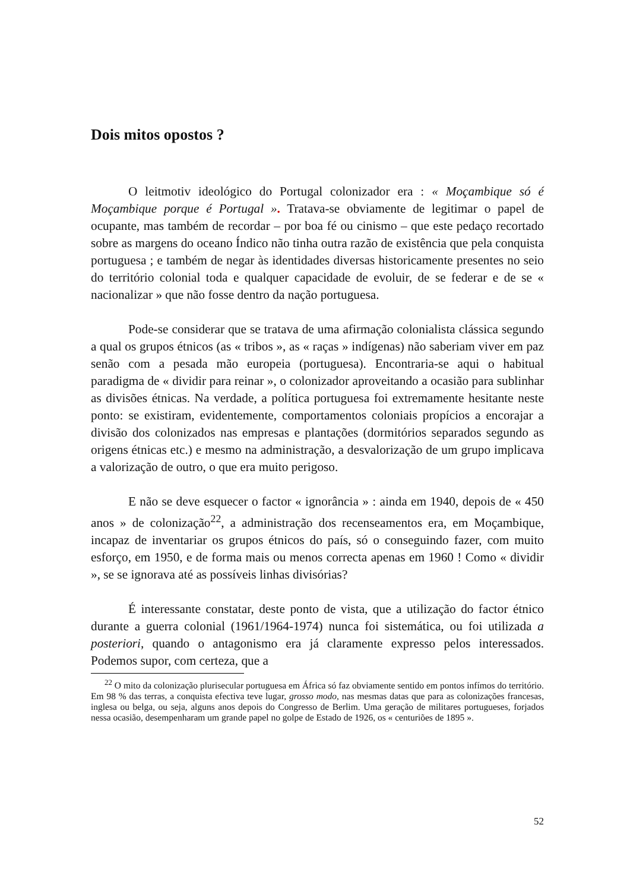Dois mitos opostos ?
O leitmotiv ideológico do Portugal colonizador era : « Moçambique só é Moçambique porque é Portugal ». Tratava-se obviamente de legitimar o papel de ocupante, mas também de recordar – por boa fé ou cinismo – que este pedaço recortado sobre as margens do oceano Índico não tinha outra razão de existência que pela conquista portuguesa ; e também de negar às identidades diversas historicamente presentes no seio do território colonial toda e qualquer capacidade de evoluir, de se federar e de se « nacionalizar » que não fosse dentro da nação portuguesa.
Pode-se considerar que se tratava de uma afirmação colonialista clássica segundo a qual os grupos étnicos (as « tribos », as « raças » indígenas) não saberiam viver em paz senão com a pesada mão europeia (portuguesa). Encontraria-se aqui o habitual paradigma de « dividir para reinar », o colonizador aproveitando a ocasião para sublinhar as divisões étnicas. Na verdade, a política portuguesa foi extremamente hesitante neste ponto: se existiram, evidentemente, comportamentos coloniais propícios a encorajar a divisão dos colonizados nas empresas e plantações (dormitórios separados segundo as origens étnicas etc.) e mesmo na administração, a desvalorização de um grupo implicava a valorização de outro, o que era muito perigoso.
E não se deve esquecer o factor « ignorância » : ainda em 1940, depois de « 450 anos » de colonização<sup>22</sup>, a administração dos recenseamentos era, em Moçambique, incapaz de inventariar os grupos étnicos do país, só o conseguindo fazer, com muito esforço, em 1950, e de forma mais ou menos correcta apenas em 1960 ! Como « dividir », se se ignorava até as possíveis linhas divisórias?
É interessante constatar, deste ponto de vista, que a utilização do factor étnico durante a guerra colonial (1961/1964-1974) nunca foi sistemática, ou foi utilizada a posteriori, quando o antagonismo era já claramente expresso pelos interessados. Podemos supor, com certeza, que a
<sup>22</sup> O mito da colonização plurisecular portuguesa em África só faz obviamente sentido em pontos infímos do território. Em 98 % das terras, a conquista efectiva teve lugar, grosso modo, nas mesmas datas que para as colonizações francesas, inglesa ou belga, ou seja, alguns anos depois do Congresso de Berlim. Uma geração de militares portugueses, forjados nessa ocasião, desempenharam um grande papel no golpe de Estado de 1926, os « centuriões de 1895 ».
52